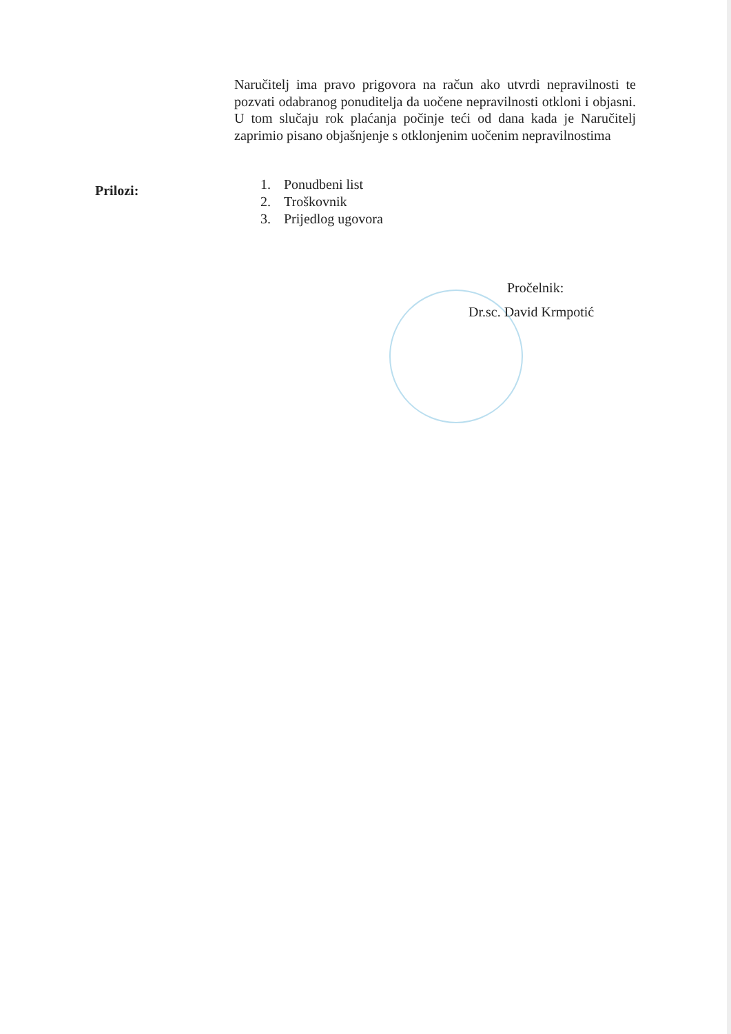Naručitelj ima pravo prigovora na račun ako utvrdi nepravilnosti te pozvati odabranog ponuditelja da uočene nepravilnosti otkloni i objasni. U tom slučaju rok plaćanja počinje teći od dana kada je Naručitelj zaprimio pisano objašnjenje s otklonjenim uočenim nepravilnostima
Prilozi:
1. Ponudbeni list
2. Troškovnik
3. Prijedlog ugovora
Pročelnik:
Dr.sc. David Krmpotić